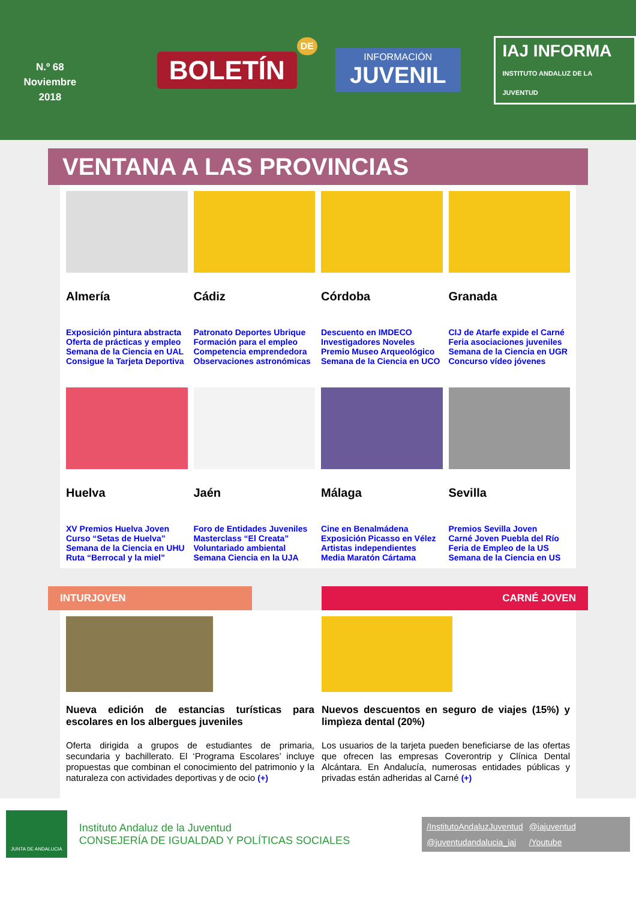N.º 68
Noviembre
2018
BOLETÍN
DE
INFORMACIÓN
JUVENIL
IAJ INFORMA
INSTITUTO ANDALUZ DE LA JUVENTUD
VENTANA A LAS PROVINCIAS
Almería
Exposición pintura abstracta
Oferta de prácticas y empleo
Semana de la Ciencia en UAL
Consigue la Tarjeta Deportiva
Cádiz
Patronato Deportes Ubrique
Formación para el empleo
Competencia emprendedora
Observaciones astronómicas
Córdoba
Descuento en IMDECO
Investigadores Noveles
Premio Museo Arqueológico
Semana de la Ciencia en UCO
Granada
CIJ de Atarfe expide el Carné
Feria asociaciones juveniles
Semana de la Ciencia en UGR
Concurso vídeo jóvenes
Huelva
XV Premios Huelva Joven
Curso “Setas de Huelva”
Semana de la Ciencia en UHU
Ruta “Berrocal y la miel”
Jaén
Foro de Entidades Juveniles
Masterclass “El Creata”
Voluntariado ambiental
Semana Ciencia en la UJA
Málaga
Cine en Benalmádena
Exposición Picasso en Vélez
Artistas independientes
Media Maratón Cártama
Sevilla
Premios Sevilla Joven
Carné Joven Puebla del Río
Feria de Empleo de la US
Semana de la Ciencia en US
INTURJOVEN
CARNÉ JOVEN
Nueva edición de estancias turísticas para escolares en los albergues juveniles
Oferta dirigida a grupos de estudiantes de primaria, secundaria y bachillerato. El ‘Programa Escolares’ incluye propuestas que combinan el conocimiento del patrimonio y la naturaleza con actividades deportivas y de ocio (+)
Nuevos descuentos en seguro de viajes (15%) y limpìeza dental (20%)
Los usuarios de la tarjeta pueden beneficiarse de las ofertas que ofrecen las empresas Coverontrip y Clínica Dental Alcántara. En Andalucía, numerosas entidades públicas y privadas están adheridas al Carné (+)
JUNTA DE ANDALUCIA
Instituto Andaluz de la Juventud
CONSEJERÍA DE IGUALDAD Y POLÍTICAS SOCIALES
/InstitutoAndaluzJuventud @iajuventud @juventudandalucia_iaj /Youtube